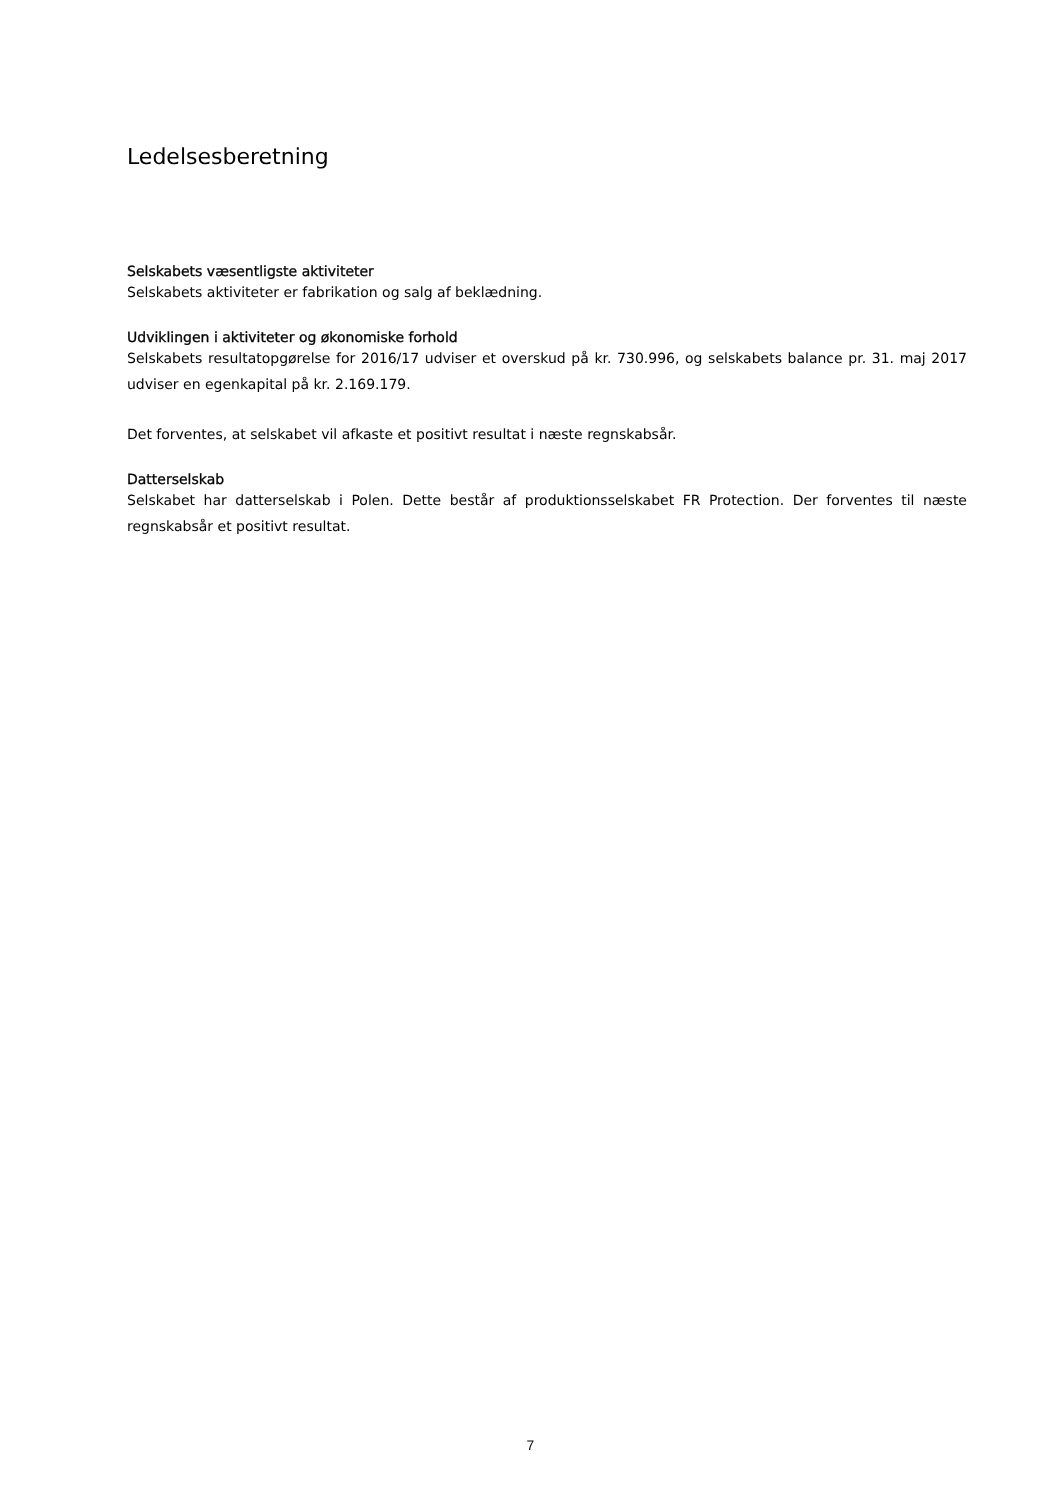Ledelsesberetning
Selskabets væsentligste aktiviteter
Selskabets aktiviteter er fabrikation og salg af beklædning.
Udviklingen i aktiviteter og økonomiske forhold
Selskabets resultatopgørelse for 2016/17 udviser et overskud på kr. 730.996, og selskabets balance pr. 31. maj 2017 udviser en egenkapital på kr. 2.169.179.
Det forventes, at selskabet vil afkaste et positivt resultat i næste regnskabsår.
Datterselskab
Selskabet har datterselskab i Polen. Dette består af produktionsselskabet FR Protection. Der forventes til næste regnskabsår et positivt resultat.
7